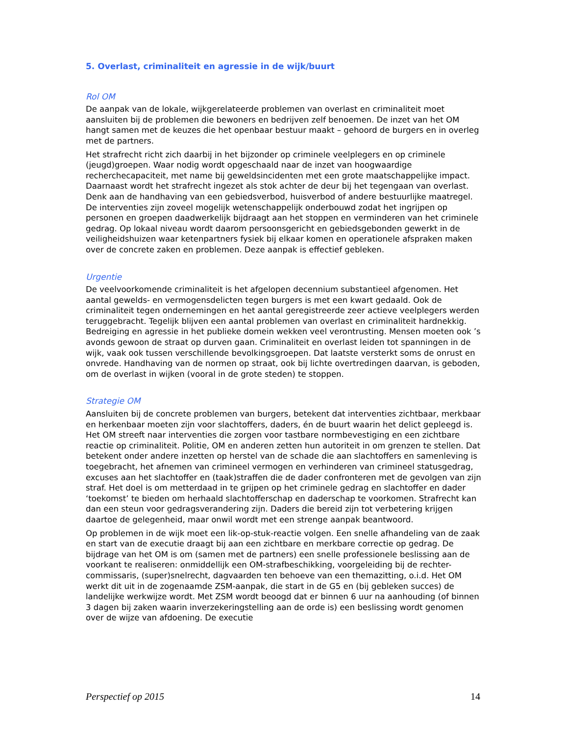5. Overlast, criminaliteit en agressie in de wijk/buurt
Rol OM
De aanpak van de lokale, wijkgerelateerde problemen van overlast en criminaliteit moet aansluiten bij de problemen die bewoners en bedrijven zelf benoemen. De inzet van het OM hangt samen met de keuzes die het openbaar bestuur maakt – gehoord de burgers en in overleg met de partners.
Het strafrecht richt zich daarbij in het bijzonder op criminele veelplegers en op criminele (jeugd)groepen. Waar nodig wordt opgeschaald naar de inzet van hoogwaardige recherchecapaciteit, met name bij geweldsincidenten met een grote maatschappelijke impact. Daarnaast wordt het strafrecht ingezet als stok achter de deur bij het tegengaan van overlast. Denk aan de handhaving van een gebiedsverbod, huisverbod of andere bestuurlijke maatregel. De interventies zijn zoveel mogelijk wetenschappelijk onderbouwd zodat het ingrijpen op personen en groepen daadwerkelijk bijdraagt aan het stoppen en verminderen van het criminele gedrag. Op lokaal niveau wordt daarom persoonsgericht en gebiedsgebonden gewerkt in de veiligheidshuizen waar ketenpartners fysiek bij elkaar komen en operationele afspraken maken over de concrete zaken en problemen. Deze aanpak is effectief gebleken.
Urgentie
De veelvoorkomende criminaliteit is het afgelopen decennium substantieel afgenomen. Het aantal gewelds- en vermogensdelicten tegen burgers is met een kwart gedaald. Ook de criminaliteit tegen ondernemingen en het aantal geregistreerde zeer actieve veelplegers werden teruggebracht. Tegelijk blijven een aantal problemen van overlast en criminaliteit hardnekkig. Bedreiging en agressie in het publieke domein wekken veel verontrusting. Mensen moeten ook ’s avonds gewoon de straat op durven gaan. Criminaliteit en overlast leiden tot spanningen in de wijk, vaak ook tussen verschillende bevolkingsgroepen. Dat laatste versterkt soms de onrust en onvrede. Handhaving van de normen op straat, ook bij lichte overtredingen daarvan, is geboden, om de overlast in wijken (vooral in de grote steden) te stoppen.
Strategie OM
Aansluiten bij de concrete problemen van burgers, betekent dat interventies zichtbaar, merkbaar en herkenbaar moeten zijn voor slachtoffers, daders, én de buurt waarin het delict gepleegd is. Het OM streeft naar interventies die zorgen voor tastbare normbevestiging en een zichtbare reactie op criminaliteit. Politie, OM en anderen zetten hun autoriteit in om grenzen te stellen. Dat betekent onder andere inzetten op herstel van de schade die aan slachtoffers en samenleving is toegebracht, het afnemen van crimineel vermogen en verhinderen van crimineel statusgedrag, excuses aan het slachtoffer en (taak)straffen die de dader confronteren met de gevolgen van zijn straf. Het doel is om metterdaad in te grijpen op het criminele gedrag en slachtoffer en dader ‘toekomst’ te bieden om herhaald slachtofferschap en daderschap te voorkomen. Strafrecht kan dan een steun voor gedragsverandering zijn. Daders die bereid zijn tot verbetering krijgen daartoe de gelegenheid, maar onwil wordt met een strenge aanpak beantwoord.
Op problemen in de wijk moet een lik-op-stuk-reactie volgen. Een snelle afhandeling van de zaak en start van de executie draagt bij aan een zichtbare en merkbare correctie op gedrag. De bijdrage van het OM is om (samen met de partners) een snelle professionele beslissing aan de voorkant te realiseren: onmiddellijk een OM-strafbeschikking, voorgeleiding bij de rechter-commissaris, (super)snelrecht, dagvaarden ten behoeve van een themazitting, o.i.d. Het OM werkt dit uit in de zogenaamde ZSM-aanpak, die start in de G5 en (bij gebleken succes) de landelijke werkwijze wordt. Met ZSM wordt beoogd dat er binnen 6 uur na aanhouding (of binnen 3 dagen bij zaken waarin inverzekeringstelling aan de orde is) een beslissing wordt genomen over de wijze van afdoening. De executie
Perspectief op 2015 14